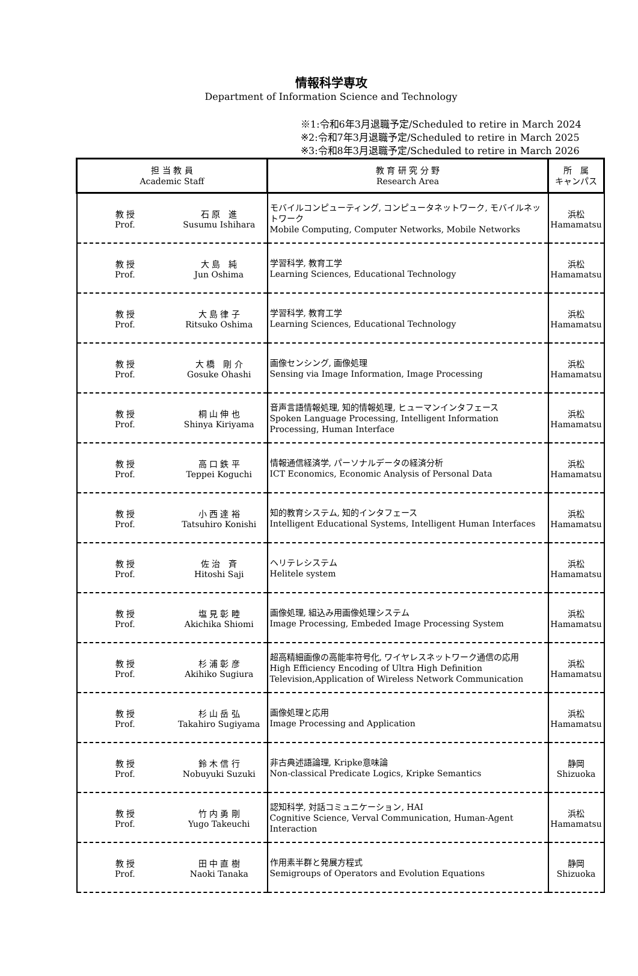情報科学専攻
Department of Information Science and Technology
※1:令和6年3月退職予定/Scheduled to retire in March 2024
※2:令和7年3月退職予定/Scheduled to retire in March 2025
※3:令和8年3月退職予定/Scheduled to retire in March 2026
| 担 当 教 員 Academic Staff | 教 育 研 究 分 野 Research Area | 所 属 キャンパス |
| --- | --- | --- |
| 教 授 Prof. 石 原 進 Susumu Ishihara | モバイルコンピューティング, コンピュータネットワーク, モバイルネットワーク Mobile Computing, Computer Networks, Mobile Networks | 浜松 Hamamatsu |
| 教 授 Prof. 大 島 純 Jun Oshima | 学習科学, 教育工学 Learning Sciences, Educational Technology | 浜松 Hamamatsu |
| 教 授 Prof. 大 島 律 子 Ritsuko Oshima | 学習科学, 教育工学 Learning Sciences, Educational Technology | 浜松 Hamamatsu |
| 教 授 Prof. 大 橋 剛 介 Gosuke Ohashi | 画像センシング, 画像処理 Sensing via Image Information, Image Processing | 浜松 Hamamatsu |
| 教 授 Prof. 桐 山 伸 也 Shinya Kiriyama | 音声言語情報処理, 知的情報処理, ヒューマンインタフェース Spoken Language Processing, Intelligent Information Processing, Human Interface | 浜松 Hamamatsu |
| 教 授 Prof. 高 口 鉄 平 Teppei Koguchi | 情報通信経済学, パーソナルデータの経済分析 ICT Economics, Economic Analysis of Personal Data | 浜松 Hamamatsu |
| 教 授 Prof. 小 西 達 裕 Tatsuhiro Konishi | 知的教育システム, 知的インタフェース Intelligent Educational Systems, Intelligent Human Interfaces | 浜松 Hamamatsu |
| 教 授 Prof. 佐 治 斉 Hitoshi Saji | ヘリテレシステム Helitele system | 浜松 Hamamatsu |
| 教 授 Prof. 塩 見 彰 睦 Akichika Shiomi | 画像処理, 組込み用画像処理システム Image Processing, Embeded Image Processing System | 浜松 Hamamatsu |
| 教 授 Prof. 杉 浦 彰 彦 Akihiko Sugiura | 超高精細画像の高能率符号化, ワイヤレスネットワーク通信の応用 High Efficiency Encoding of Ultra High Definition Television,Application of Wireless Network Communication | 浜松 Hamamatsu |
| 教 授 Prof. 杉 山 岳 弘 Takahiro Sugiyama | 画像処理と応用 Image Processing and Application | 浜松 Hamamatsu |
| 教 授 Prof. 鈴 木 信 行 Nobuyuki Suzuki | 非古典述語論理, Kripke意味論 Non-classical Predicate Logics, Kripke Semantics | 静岡 Shizuoka |
| 教 授 Prof. 竹 内 勇 剛 Yugo Takeuchi | 認知科学, 対話コミュニケーション, HAI Cognitive Science, Verval Communication, Human-Agent Interaction | 浜松 Hamamatsu |
| 教 授 Prof. 田 中 直 樹 Naoki Tanaka | 作用素半群と発展方程式 Semigroups of Operators and Evolution Equations | 静岡 Shizuoka |